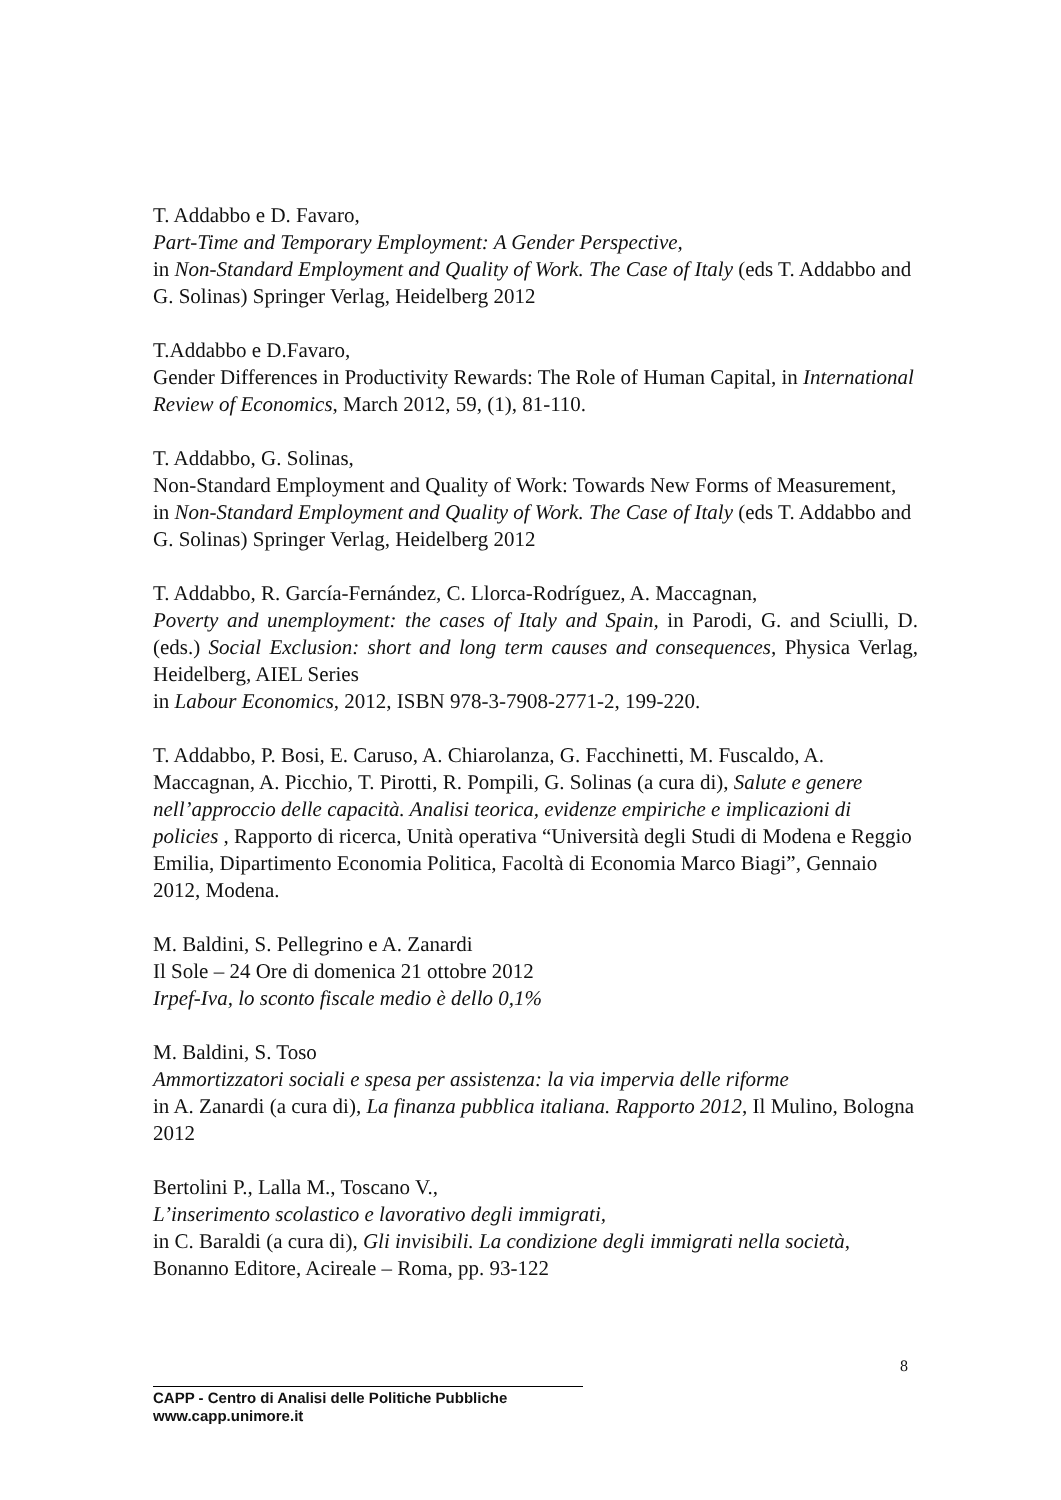T. Addabbo e D. Favaro,
Part-Time and Temporary Employment: A Gender Perspective,
in Non-Standard Employment and Quality of Work. The Case of Italy (eds T. Addabbo and G. Solinas) Springer Verlag, Heidelberg 2012
T.Addabbo e D.Favaro,
Gender Differences in Productivity Rewards: The Role of Human Capital, in International Review of Economics, March 2012, 59, (1), 81-110.
T. Addabbo, G. Solinas,
Non-Standard Employment and Quality of Work: Towards New Forms of Measurement,
in Non-Standard Employment and Quality of Work. The Case of Italy (eds T. Addabbo and G. Solinas) Springer Verlag, Heidelberg 2012
T. Addabbo, R. García-Fernández, C. Llorca-Rodríguez, A. Maccagnan,
Poverty and unemployment: the cases of Italy and Spain, in Parodi, G. and Sciulli, D. (eds.) Social Exclusion: short and long term causes and consequences, Physica Verlag, Heidelberg, AIEL Series
in Labour Economics, 2012, ISBN 978-3-7908-2771-2, 199-220.
T. Addabbo, P. Bosi, E. Caruso, A. Chiarolanza, G. Facchinetti, M. Fuscaldo, A. Maccagnan, A. Picchio, T. Pirotti, R. Pompili, G. Solinas (a cura di), Salute e genere nell’approccio delle capacità. Analisi teorica, evidenze empiriche e implicazioni di policies , Rapporto di ricerca, Unità operativa “Università degli Studi di Modena e Reggio Emilia, Dipartimento Economia Politica, Facoltà di Economia Marco Biagi”, Gennaio 2012, Modena.
M. Baldini, S. Pellegrino e A. Zanardi
Il Sole – 24 Ore di domenica 21 ottobre 2012
Irpef-Iva, lo sconto fiscale medio è dello 0,1%
M. Baldini, S. Toso
Ammortizzatori sociali e spesa per assistenza: la via impervia delle riforme
in A. Zanardi (a cura di), La finanza pubblica italiana. Rapporto 2012, Il Mulino, Bologna 2012
Bertolini P., Lalla M., Toscano V.,
L’inserimento scolastico e lavorativo degli immigrati,
in C. Baraldi (a cura di), Gli invisibili. La condizione degli immigrati nella società, Bonanno Editore, Acireale – Roma, pp. 93-122
8
CAPP - Centro di Analisi delle Politiche Pubbliche
www.capp.unimore.it